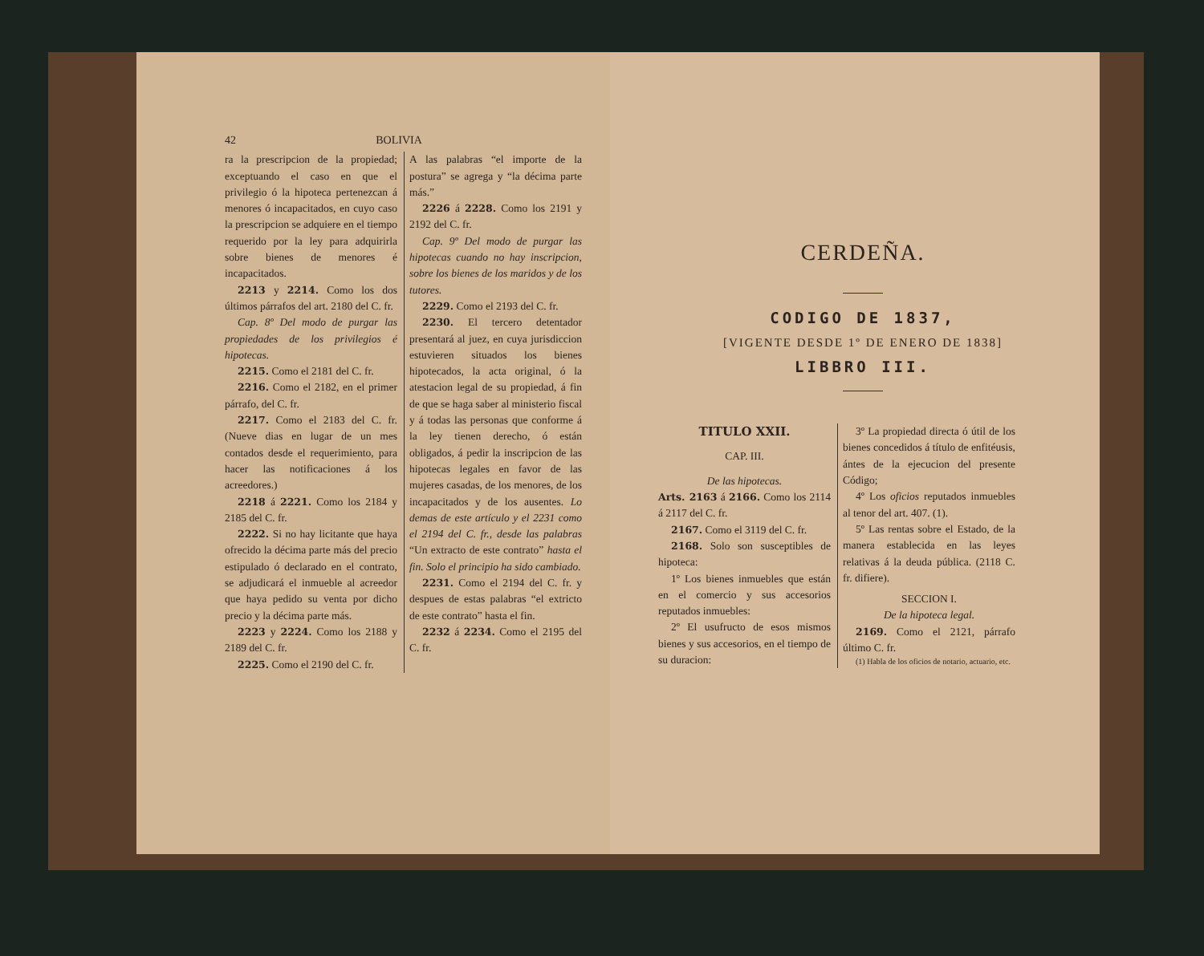42 BOLIVIA
ra la prescripcion de la propiedad; exceptuando el caso en que el privilegio ó la hipoteca pertenezcan á menores ó incapacitados, en cuyo caso la prescripcion se adquiere en el tiempo requerido por la ley para adquirirla sobre bienes de menores é incapacitados.
2213 y 2214. Como los dos últimos párrafos del art. 2180 del C. fr.
Cap. 8º Del modo de purgar las propiedades de los privilegios é hipotecas.
2215. Como el 2181 del C. fr.
2216. Como el 2182, en el primer párrafo, del C. fr.
2217. Como el 2183 del C. fr. (Nueve dias en lugar de un mes contados desde el requerimiento, para hacer las notificaciones á los acreedores.)
2218 á 2221. Como los 2184 y 2185 del C. fr.
2222. Si no hay licitante que haya ofrecido la décima parte más del precio estipulado ó declarado en el contrato, se adjudicará el inmueble al acreedor que haya pedido su venta por dicho precio y la décima parte más.
2223 y 2224. Como los 2188 y 2189 del C. fr.
2225. Como el 2190 del C. fr.
A las palabras “el importe de la postura” se agrega y “la décima parte más.”
2226 á 2228. Como los 2191 y 2192 del C. fr.
Cap. 9º Del modo de purgar las hipotecas cuando no hay inscripcion, sobre los bienes de los maridos y de los tutores.
2229. Como el 2193 del C. fr.
2230. El tercero detentador presentará al juez, en cuya jurisdiccion estuvieren situados los bienes hipotecados, la acta original, ó la atestacion legal de su propiedad, á fin de que se haga saber al ministerio fiscal y á todas las personas que conforme á la ley tienen derecho, ó están obligados, á pedir la inscripcion de las hipotecas legales en favor de las mujeres casadas, de los menores, de los incapacitados y de los ausentes. Lo demas de este artículo y el 2231 como el 2194 del C. fr., desde las palabras “Un extracto de este contrato” hasta el fin. Solo el principio ha sido cambiado.
2231. Como el 2194 del C. fr. y despues de estas palabras “el extricto de este contrato” hasta el fin.
2232 á 2234. Como el 2195 del C. fr.
CERDEÑA.
CODIGO DE 1837,
[VIGENTE DESDE 1º DE ENERO DE 1838]
LIBBRO III.
TITULO XXII.
CAP. III.
De las hipotecas.
Arts. 2163 á 2166. Como los 2114 á 2117 del C. fr.
2167. Como el 3119 del C. fr.
2168. Solo son susceptibles de hipoteca:
1º Los bienes inmuebles que están en el comercio y sus accesorios reputados inmuebles:
2º El usufructo de esos mismos bienes y sus accesorios, en el tiempo de su duracion:
3º La propiedad directa ó útil de los bienes concedidos á título de enfitéusis, ántes de la ejecucion del presente Código;
4º Los oficios reputados inmuebles al tenor del art. 407. (1).
5º Las rentas sobre el Estado, de la manera establecida en las leyes relativas á la deuda pública. (2118 C. fr. difiere).
SECCION I.
De la hipoteca legal.
2169. Como el 2121, párrafo último C. fr.
(1) Habla de los oficios de notario, actuario, etc.